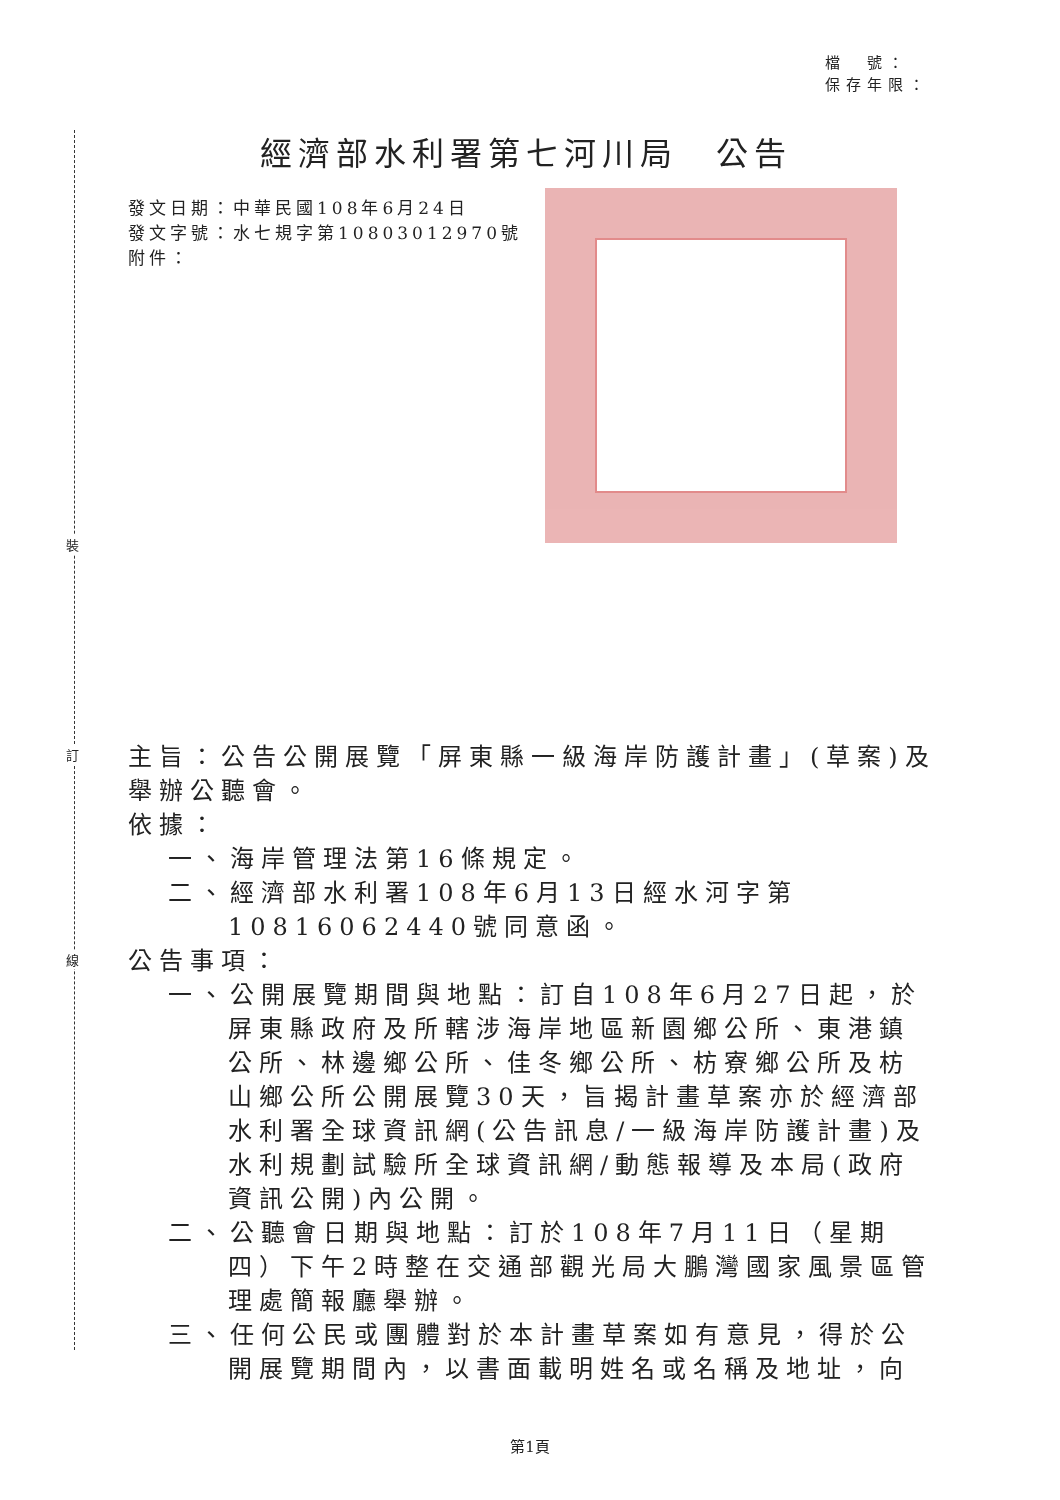裝
訂
線
檔　號：
保存年限：
經濟部水利署第七河川局　公告
發文日期：中華民國108年6月24日
發文字號：水七規字第10803012970號
附件：
主旨：公告公開展覽「屏東縣一級海岸防護計畫」(草案)及舉辦公聽會。
依據：
一、海岸管理法第16條規定。
二、經濟部水利署108年6月13日經水河字第10816062440號同意函。
公告事項：
一、公開展覽期間與地點：訂自108年6月27日起，於屏東縣政府及所轄涉海岸地區新園鄉公所、東港鎮公所、林邊鄉公所、佳冬鄉公所、枋寮鄉公所及枋山鄉公所公開展覽30天，旨揭計畫草案亦於經濟部水利署全球資訊網(公告訊息/一級海岸防護計畫)及水利規劃試驗所全球資訊網/動態報導及本局(政府資訊公開)內公開。
二、公聽會日期與地點：訂於108年7月11日（星期四）下午2時整在交通部觀光局大鵬灣國家風景區管理處簡報廳舉辦。
三、任何公民或團體對於本計畫草案如有意見，得於公開展覽期間內，以書面載明姓名或名稱及地址，向
第1頁